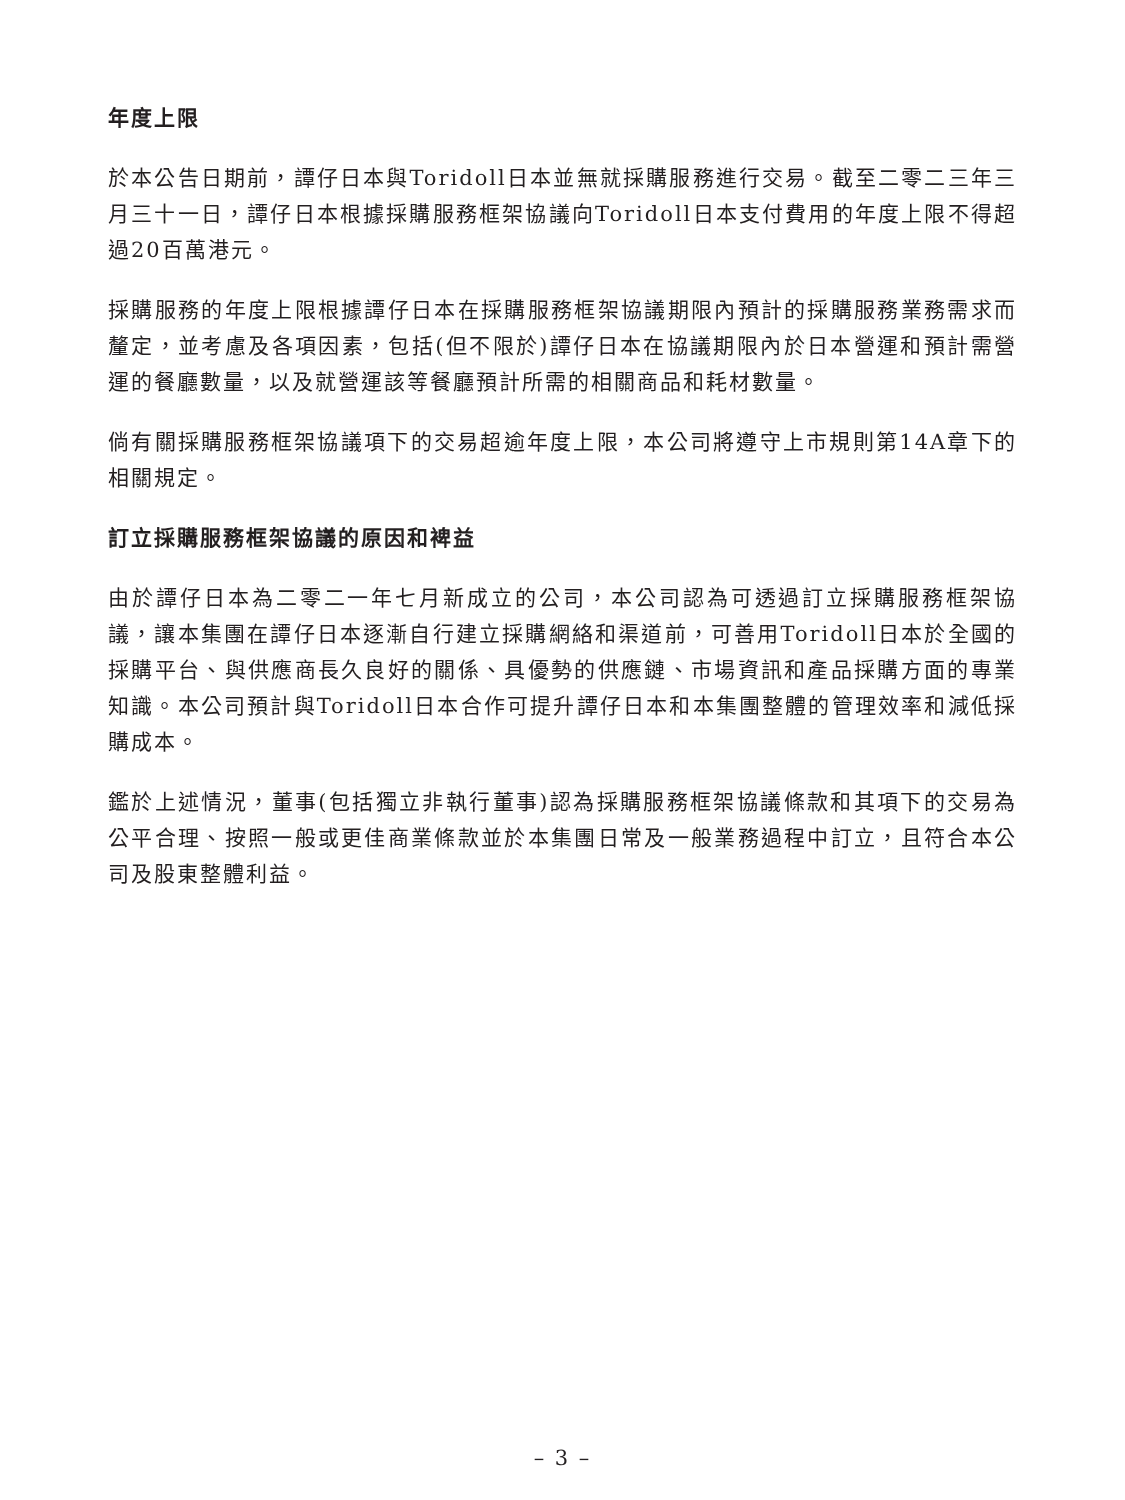年度上限
於本公告日期前，譚仔日本與Toridoll日本並無就採購服務進行交易。截至二零二三年三月三十一日，譚仔日本根據採購服務框架協議向Toridoll日本支付費用的年度上限不得超過20百萬港元。
採購服務的年度上限根據譚仔日本在採購服務框架協議期限內預計的採購服務業務需求而釐定，並考慮及各項因素，包括(但不限於)譚仔日本在協議期限內於日本營運和預計需營運的餐廳數量，以及就營運該等餐廳預計所需的相關商品和耗材數量。
倘有關採購服務框架協議項下的交易超逾年度上限，本公司將遵守上市規則第14A章下的相關規定。
訂立採購服務框架協議的原因和裨益
由於譚仔日本為二零二一年七月新成立的公司，本公司認為可透過訂立採購服務框架協議，讓本集團在譚仔日本逐漸自行建立採購網絡和渠道前，可善用Toridoll日本於全國的採購平台、與供應商長久良好的關係、具優勢的供應鏈、市場資訊和產品採購方面的專業知識。本公司預計與Toridoll日本合作可提升譚仔日本和本集團整體的管理效率和減低採購成本。
鑑於上述情況，董事(包括獨立非執行董事)認為採購服務框架協議條款和其項下的交易為公平合理、按照一般或更佳商業條款並於本集團日常及一般業務過程中訂立，且符合本公司及股東整體利益。
– 3 –